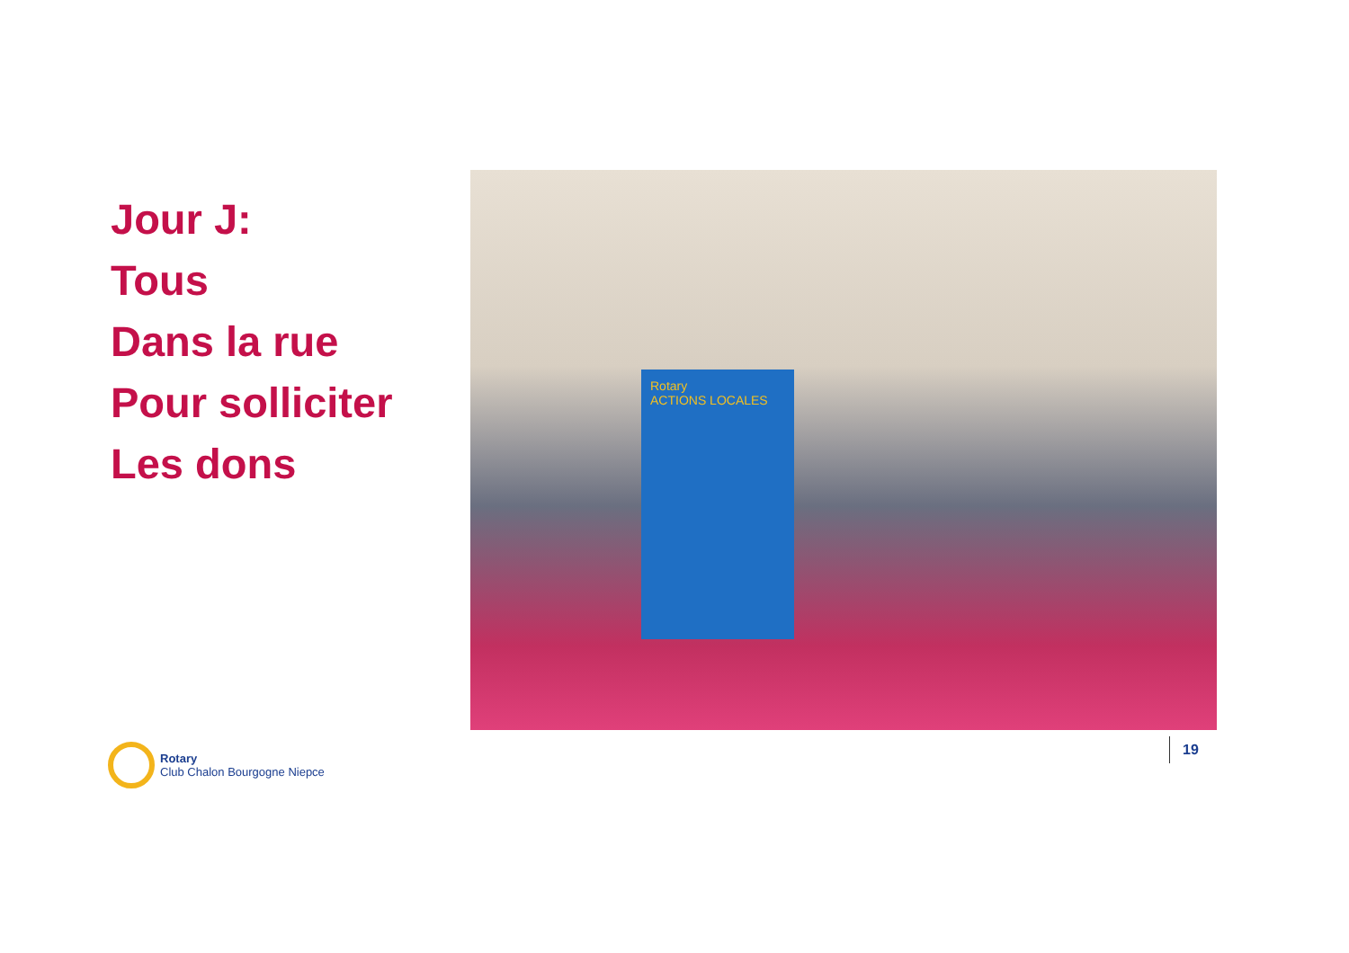Jour J:
Tous
Dans la rue
Pour solliciter
Les dons
Rotary
ACTIONS LOCALES
Rotary
Club Chalon Bourgogne Niepce
19